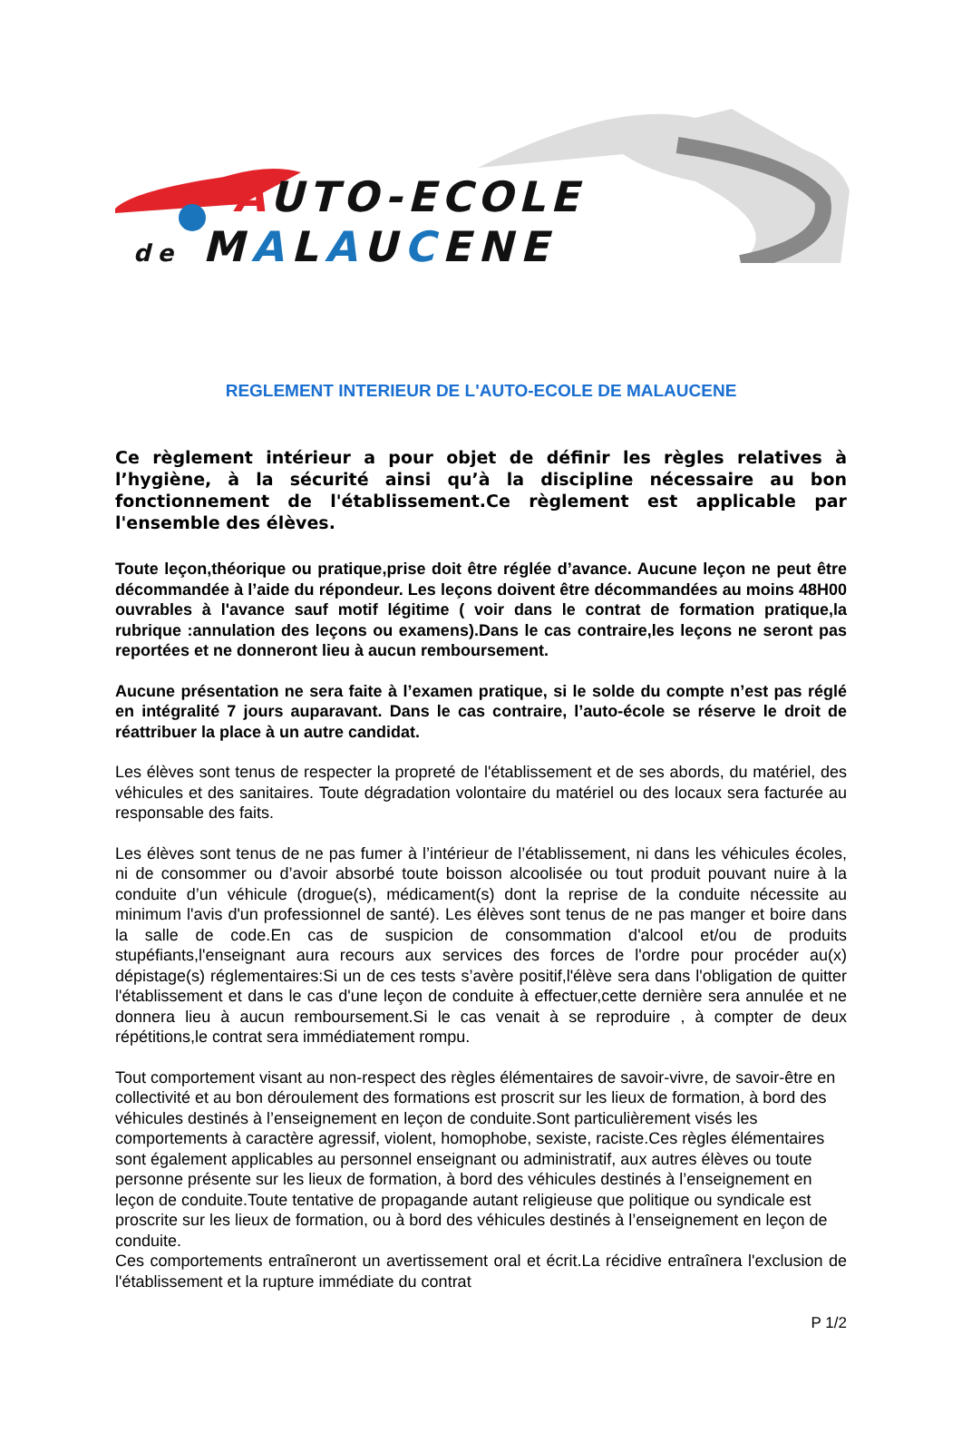AUTO-ECOLE
de MALAUCENE
REGLEMENT INTERIEUR DE L'AUTO-ECOLE DE MALAUCENE
Ce règlement intérieur a pour objet de définir les règles relatives à l’hygiène, à la sécurité ainsi qu’à la discipline nécessaire au bon fonctionnement de l'établissement.Ce règlement est applicable par l'ensemble des élèves.
Toute leçon,théorique ou pratique,prise doit être réglée d’avance. Aucune leçon ne peut être décommandée à l’aide du répondeur. Les leçons doivent être décommandées au moins 48H00 ouvrables à l'avance sauf motif légitime ( voir dans le contrat de formation pratique,la rubrique :annulation des leçons ou examens).Dans le cas contraire,les leçons ne seront pas reportées et ne donneront lieu à aucun remboursement.
Aucune présentation ne sera faite à l’examen pratique, si le solde du compte n’est pas réglé en intégralité 7 jours auparavant. Dans le cas contraire, l’auto-école se réserve le droit de réattribuer la place à un autre candidat.
Les élèves sont tenus de respecter la propreté de l'établissement et de ses abords, du matériel, des véhicules et des sanitaires. Toute dégradation volontaire du matériel ou des locaux sera facturée au responsable des faits.
Les élèves sont tenus de ne pas fumer à l’intérieur de l’établissement, ni dans les véhicules écoles, ni de consommer ou d’avoir absorbé toute boisson alcoolisée ou tout produit pouvant nuire à la conduite d’un véhicule (drogue(s), médicament(s) dont la reprise de la conduite nécessite au minimum l'avis d'un professionnel de santé). Les élèves sont tenus de ne pas manger et boire dans la salle de code.En cas de suspicion de consommation d'alcool et/ou de produits stupéfiants,l'enseignant aura recours aux services des forces de l'ordre pour procéder au(x) dépistage(s) réglementaires:Si un de ces tests s’avère positif,l'élève sera dans l'obligation de quitter l'établissement et dans le cas d'une leçon de conduite à effectuer,cette dernière sera annulée et ne donnera lieu à aucun remboursement.Si le cas venait à se reproduire , à compter de deux répétitions,le contrat sera immédiatement rompu.
Tout comportement visant au non-respect des règles élémentaires de savoir-vivre, de savoir-être en collectivité et au bon déroulement des formations est proscrit sur les lieux de formation, à bord des véhicules destinés à l’enseignement en leçon de conduite.Sont particulièrement visés les comportements à caractère agressif, violent, homophobe, sexiste, raciste.Ces règles élémentaires sont également applicables au personnel enseignant ou administratif, aux autres élèves ou toute personne présente sur les lieux de formation, à bord des véhicules destinés à l’enseignement en leçon de conduite.Toute tentative de propagande autant religieuse que politique ou syndicale est proscrite sur les lieux de formation, ou à bord des véhicules destinés à l’enseignement en leçon de conduite.
Ces comportements entraîneront un avertissement oral et écrit.La récidive entraînera l'exclusion de l'établissement et la rupture immédiate du contrat
P 1/2